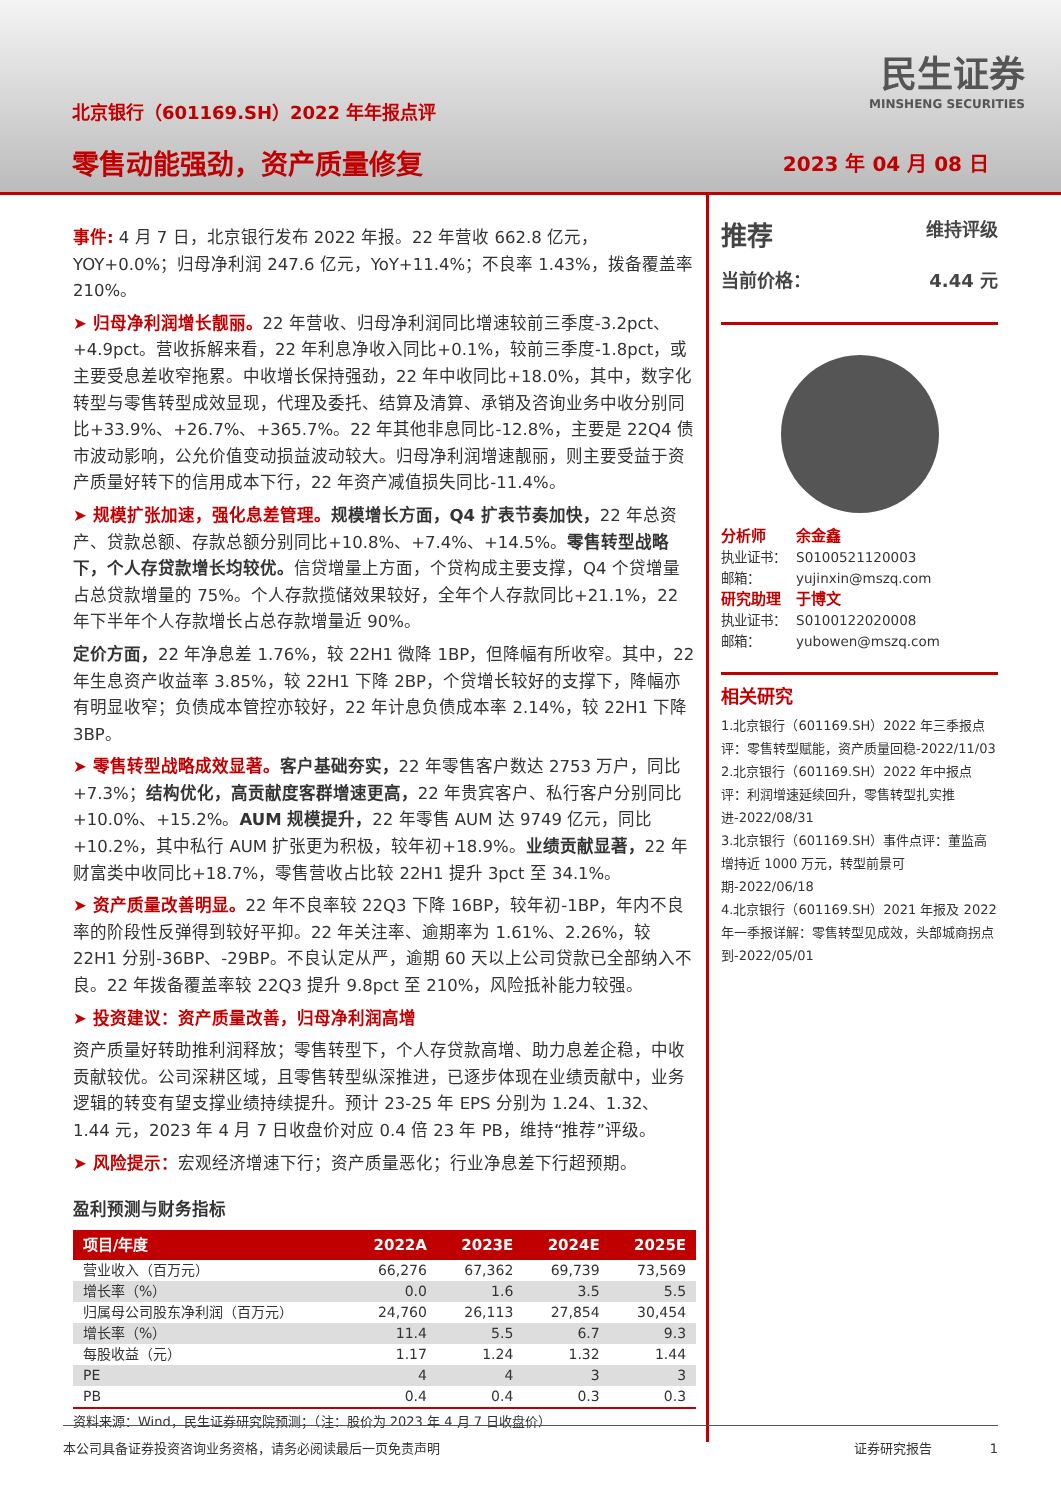北京银行（601169.SH）2022 年年报点评
零售动能强劲，资产质量修复
民生证券
MINSHENG SECURITIES
2023 年 04 月 08 日
事件: 4 月 7 日，北京银行发布 2022 年报。22 年营收 662.8 亿元，YOY+0.0%；归母净利润 247.6 亿元，YoY+11.4%；不良率 1.43%，拨备覆盖率 210%。
➤ 归母净利润增长靓丽。22 年营收、归母净利润同比增速较前三季度-3.2pct、+4.9pct。营收拆解来看，22 年利息净收入同比+0.1%，较前三季度-1.8pct，或主要受息差收窄拖累。中收增长保持强劲，22 年中收同比+18.0%，其中，数字化转型与零售转型成效显现，代理及委托、结算及清算、承销及咨询业务中收分别同比+33.9%、+26.7%、+365.7%。22 年其他非息同比-12.8%，主要是 22Q4 债市波动影响，公允价值变动损益波动较大。归母净利润增速靓丽，则主要受益于资产质量好转下的信用成本下行，22 年资产减值损失同比-11.4%。
➤ 规模扩张加速，强化息差管理。规模增长方面，Q4 扩表节奏加快，22 年总资产、贷款总额、存款总额分别同比+10.8%、+7.4%、+14.5%。零售转型战略下，个人存贷款增长均较优。信贷增量上方面，个贷构成主要支撑，Q4 个贷增量占总贷款增量的 75%。个人存款揽储效果较好，全年个人存款同比+21.1%，22 年下半年个人存款增长占总存款增量近 90%。
定价方面，22 年净息差 1.76%，较 22H1 微降 1BP，但降幅有所收窄。其中，22 年生息资产收益率 3.85%，较 22H1 下降 2BP，个贷增长较好的支撑下，降幅亦有明显收窄；负债成本管控亦较好，22 年计息负债成本率 2.14%，较 22H1 下降 3BP。
➤ 零售转型战略成效显著。客户基础夯实，22 年零售客户数达 2753 万户，同比+7.3%；结构优化，高贡献度客群增速更高，22 年贵宾客户、私行客户分别同比+10.0%、+15.2%。AUM 规模提升，22 年零售 AUM 达 9749 亿元，同比+10.2%，其中私行 AUM 扩张更为积极，较年初+18.9%。业绩贡献显著，22 年财富类中收同比+18.7%，零售营收占比较 22H1 提升 3pct 至 34.1%。
➤ 资产质量改善明显。22 年不良率较 22Q3 下降 16BP，较年初-1BP，年内不良率的阶段性反弹得到较好平抑。22 年关注率、逾期率为 1.61%、2.26%，较 22H1 分别-36BP、-29BP。不良认定从严，逾期 60 天以上公司贷款已全部纳入不良。22 年拨备覆盖率较 22Q3 提升 9.8pct 至 210%，风险抵补能力较强。
➤ 投资建议：资产质量改善，归母净利润高增
资产质量好转助推利润释放；零售转型下，个人存贷款高增、助力息差企稳，中收贡献较优。公司深耕区域，且零售转型纵深推进，已逐步体现在业绩贡献中，业务逻辑的转变有望支撑业绩持续提升。预计 23-25 年 EPS 分别为 1.24、1.32、1.44 元，2023 年 4 月 7 日收盘价对应 0.4 倍 23 年 PB，维持“推荐”评级。
➤ 风险提示：宏观经济增速下行；资产质量恶化；行业净息差下行超预期。
盈利预测与财务指标
| 项目/年度 | 2022A | 2023E | 2024E | 2025E |
| --- | --- | --- | --- | --- |
| 营业收入（百万元） | 66,276 | 67,362 | 69,739 | 73,569 |
| 增长率（%） | 0.0 | 1.6 | 3.5 | 5.5 |
| 归属母公司股东净利润（百万元） | 24,760 | 26,113 | 27,854 | 30,454 |
| 增长率（%） | 11.4 | 5.5 | 6.7 | 9.3 |
| 每股收益（元） | 1.17 | 1.24 | 1.32 | 1.44 |
| PE | 4 | 4 | 3 | 3 |
| PB | 0.4 | 0.4 | 0.3 | 0.3 |
资料来源：Wind，民生证券研究院预测；（注：股价为 2023 年 4 月 7 日收盘价）
推荐 维持评级
当前价格： 4.44 元
分析师 余金鑫
执业证书： S0100521120003
邮箱： yujinxin@mszq.com
研究助理 于博文
执业证书： S0100122020008
邮箱： yubowen@mszq.com
相关研究
1.北京银行（601169.SH）2022 年三季报点评：零售转型赋能，资产质量回稳-2022/11/03
2.北京银行（601169.SH）2022 年中报点评：利润增速延续回升，零售转型扎实推进-2022/08/31
3.北京银行（601169.SH）事件点评：董监高增持近 1000 万元，转型前景可期-2022/06/18
4.北京银行（601169.SH）2021 年报及 2022 年一季报详解：零售转型见成效，头部城商拐点到-2022/05/01
本公司具备证券投资咨询业务资格，请务必阅读最后一页免责声明 证券研究报告 1